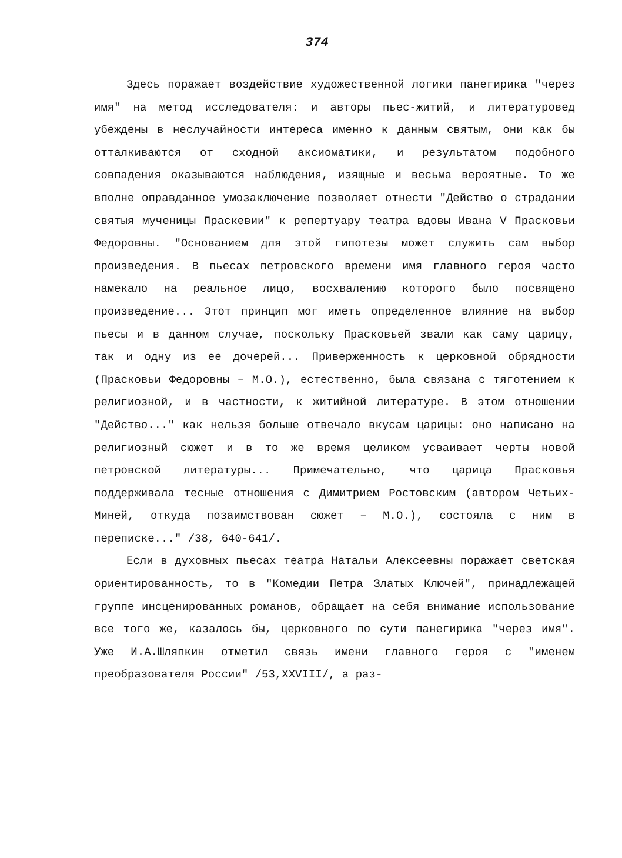374
Здесь поражает воздействие художественной логики панегирика "через имя" на метод исследователя: и авторы пьес-житий, и литературовед убеждены в неслучайности интереса именно к данным святым, они как бы отталкиваются от сходной аксиоматики, и результатом подобного совпадения оказываются наблюдения, изящные и весьма вероятные. То же вполне оправданное умозаключение позволяет отнести "Действо о страдании святыя мученицы Праскевии" к репертуару театра вдовы Ивана V Прасковьи Федоровны. "Основанием для этой гипотезы может служить сам выбор произведения. В пьесах петровского времени имя главного героя часто намекало на реальное лицо, восхвалению которого было посвящено произведение... Этот принцип мог иметь определенное влияние на выбор пьесы и в данном случае, поскольку Прасковьей звали как саму царицу, так и одну из ее дочерей... Приверженность к церковной обрядности (Прасковьи Федоровны – М.О.), естественно, была связана с тяготением к религиозной, и в частности, к житийной литературе. В этом отношении "Действо..." как нельзя больше отвечало вкусам царицы: оно написано на религиозный сюжет и в то же время целиком усваивает черты новой петровской литературы... Примечательно, что царица Прасковья поддерживала тесные отношения с Димитрием Ростовским (автором Четьих-Миней, откуда позаимствован сюжет – М.О.), состояла с ним в переписке..." /38, 640-641/.
Если в духовных пьесах театра Натальи Алексеевны поражает светская ориентированность, то в "Комедии Петра Златых Ключей", принадлежащей группе инсценированных романов, обращает на себя внимание использование все того же, казалось бы, церковного по сути панегирика "через имя". Уже И.А.Шляпкин отметил связь имени главного героя с "именем преобразователя России" /53,XXVIII/, а раз-